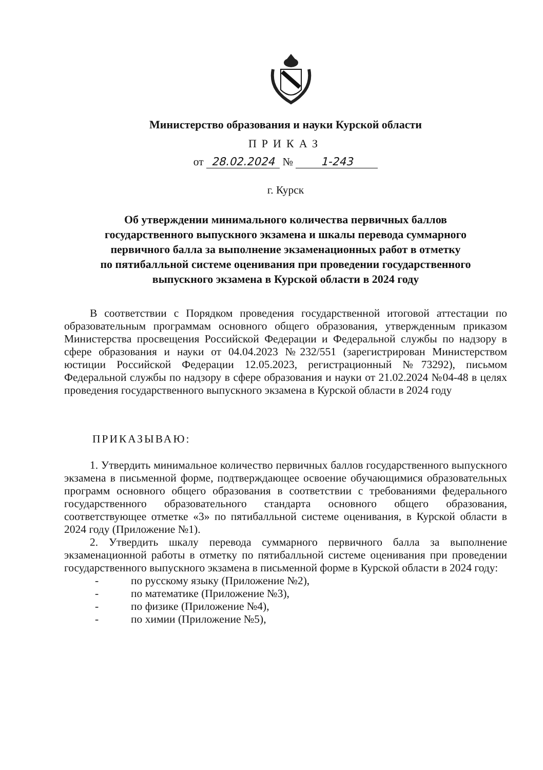Министерство образования и науки Курской области
ПРИКАЗ
от 28.02.2024 № 1-243
г. Курск
Об утверждении минимального количества первичных баллов
государственного выпускного экзамена и шкалы перевода суммарного
первичного балла за выполнение экзаменационных работ в отметку
по пятибалльной системе оценивания при проведении государственного
выпускного экзамена в Курской области в 2024 году
В соответствии с Порядком проведения государственной итоговой аттестации по образовательным программам основного общего образования, утвержденным приказом Министерства просвещения Российской Федерации и Федеральной службы по надзору в сфере образования и науки от 04.04.2023 №232/551 (зарегистрирован Министерством юстиции Российской Федерации 12.05.2023, регистрационный №73292), письмом Федеральной службы по надзору в сфере образования и науки от 21.02.2024 №04-48 в целях проведения государственного выпускного экзамена в Курской области в 2024 году
ПРИКАЗЫВАЮ:
1. Утвердить минимальное количество первичных баллов государственного выпускного экзамена в письменной форме, подтверждающее освоение обучающимися образовательных программ основного общего образования в соответствии с требованиями федерального государственного образовательного стандарта основного общего образования, соответствующее отметке «3» по пятибалльной системе оценивания, в Курской области в 2024 году (Приложение №1).
2. Утвердить шкалу перевода суммарного первичного балла за выполнение экзаменационной работы в отметку по пятибалльной системе оценивания при проведении государственного выпускного экзамена в письменной форме в Курской области в 2024 году:
- по русскому языку (Приложение №2),
- по математике (Приложение №3),
- по физике (Приложение №4),
- по химии (Приложение №5),